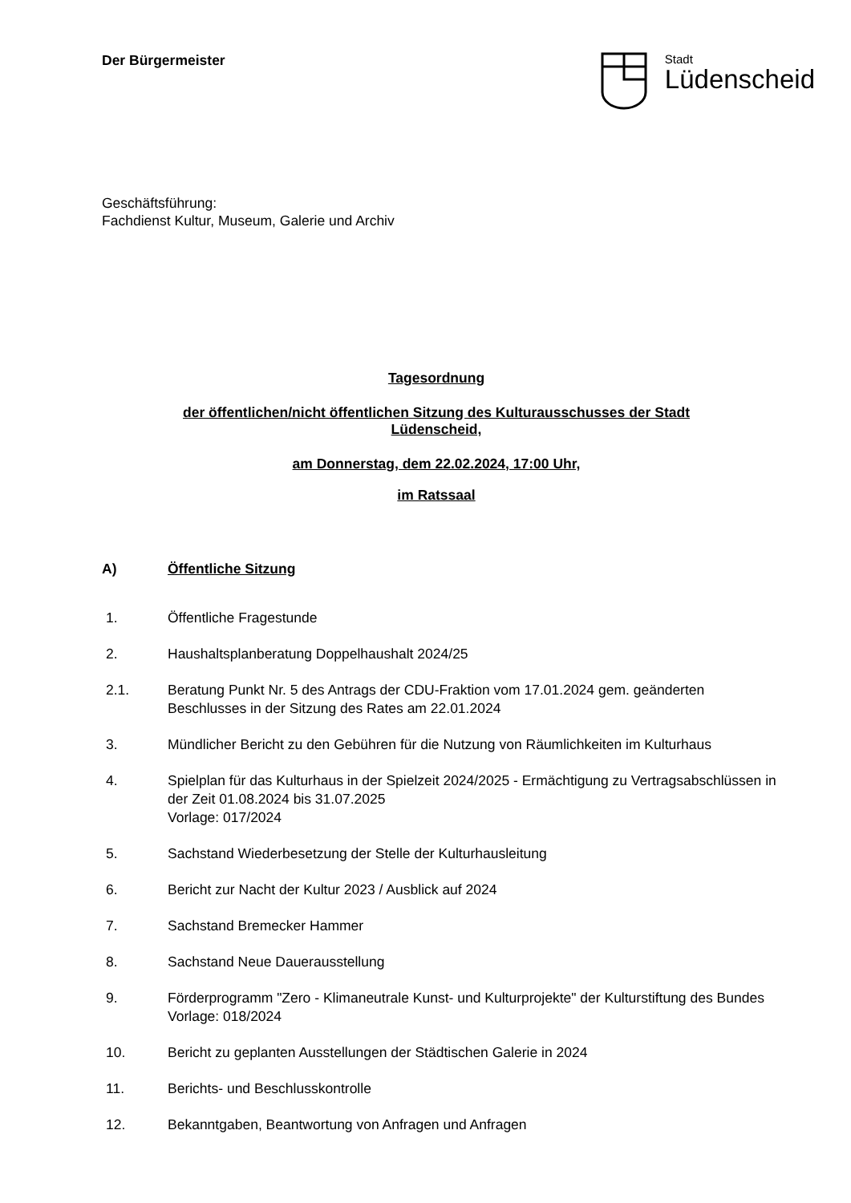Der Bürgermeister
Stadt
Lüdenscheid
Geschäftsführung:
Fachdienst Kultur, Museum, Galerie und Archiv
Tagesordnung
der öffentlichen/nicht öffentlichen Sitzung des Kulturausschusses der Stadt
Lüdenscheid,
am Donnerstag, dem 22.02.2024, 17:00 Uhr,
im Ratssaal
A) Öffentliche Sitzung
1. Öffentliche Fragestunde
2. Haushaltsplanberatung Doppelhaushalt 2024/25
2.1. Beratung Punkt Nr. 5 des Antrags der CDU-Fraktion vom 17.01.2024 gem. geänderten Beschlusses in der Sitzung des Rates am 22.01.2024
3. Mündlicher Bericht zu den Gebühren für die Nutzung von Räumlichkeiten im Kulturhaus
4. Spielplan für das Kulturhaus in der Spielzeit 2024/2025 - Ermächtigung zu Vertragsabschlüssen in der Zeit 01.08.2024 bis 31.07.2025
Vorlage: 017/2024
5. Sachstand Wiederbesetzung der Stelle der Kulturhausleitung
6. Bericht zur Nacht der Kultur 2023 / Ausblick auf 2024
7. Sachstand Bremecker Hammer
8. Sachstand Neue Dauerausstellung
9. Förderprogramm "Zero - Klimaneutrale Kunst- und Kulturprojekte" der Kulturstiftung des Bundes
Vorlage: 018/2024
10. Bericht zu geplanten Ausstellungen der Städtischen Galerie in 2024
11. Berichts- und Beschlusskontrolle
12. Bekanntgaben, Beantwortung von Anfragen und Anfragen